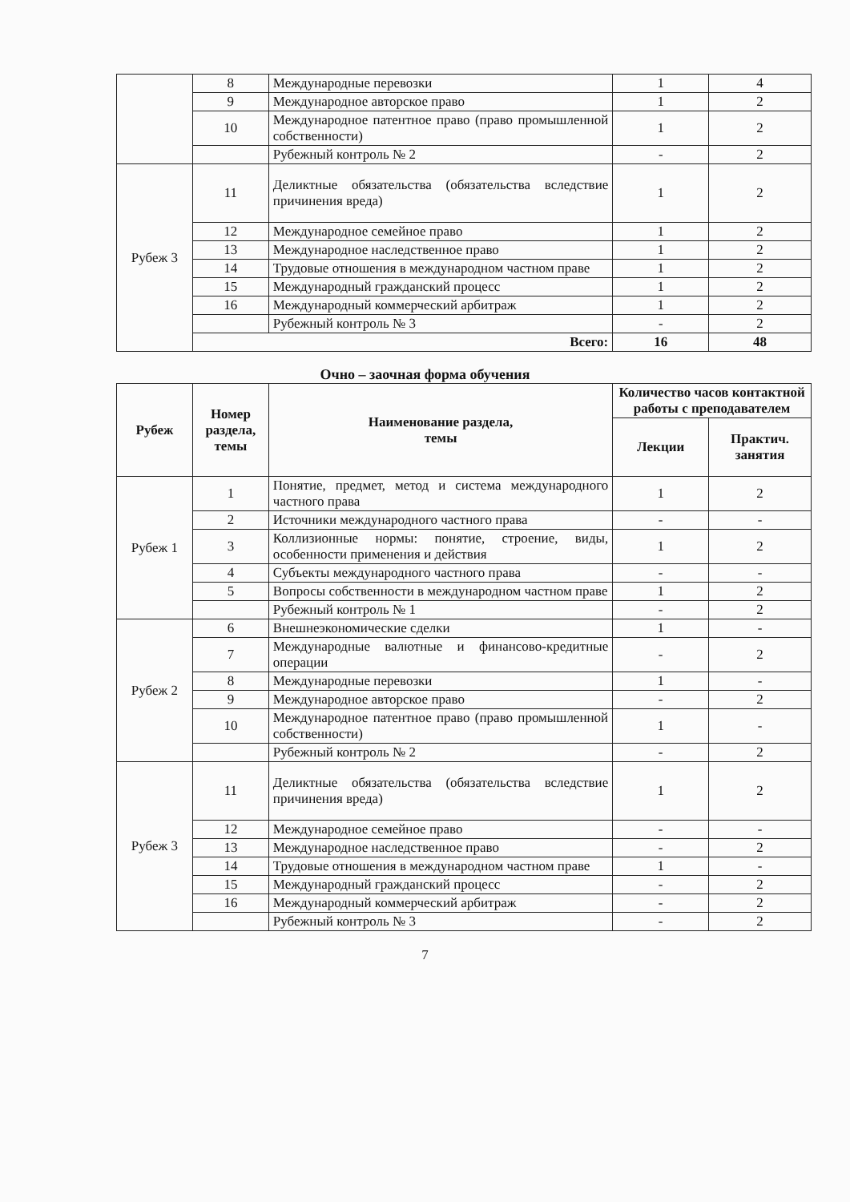| | 8 | Международные перевозки | 1 | 4 |
| | 9 | Международное авторское право | 1 | 2 |
| | 10 | Международное патентное право (право промышленной собственности) | 1 | 2 |
| | | Рубежный контроль № 2 | - | 2 |
| Рубеж 3 | 11 | Деликтные обязательства (обязательства вследствие причинения вреда) | 1 | 2 |
| | 12 | Международное семейное право | 1 | 2 |
| | 13 | Международное наследственное право | 1 | 2 |
| | 14 | Трудовые отношения в международном частном праве | 1 | 2 |
| | 15 | Международный гражданский процесс | 1 | 2 |
| | 16 | Международный коммерческий арбитраж | 1 | 2 |
| | | Рубежный контроль № 3 | - | 2 |
| | Всего: | | 16 | 48 |
Очно – заочная форма обучения
| Рубеж | Номер раздела, темы | Наименование раздела, темы | Количество часов контактной работы с преподавателем | |
| --- | --- | --- | --- | --- |
| | | | Лекции | Практич. занятия |
| Рубеж 1 | 1 | Понятие, предмет, метод и система международного частного права | 1 | 2 |
| | 2 | Источники международного частного права | - | - |
| | 3 | Коллизионные нормы: понятие, строение, виды, особенности применения и действия | 1 | 2 |
| | 4 | Субъекты международного частного права | - | - |
| | 5 | Вопросы собственности в международном частном праве | 1 | 2 |
| | | Рубежный контроль № 1 | - | 2 |
| Рубеж 2 | 6 | Внешнеэкономические сделки | 1 | - |
| | 7 | Международные валютные и финансово-кредитные операции | - | 2 |
| | 8 | Международные перевозки | 1 | - |
| | 9 | Международное авторское право | - | 2 |
| | 10 | Международное патентное право (право промышленной собственности) | 1 | - |
| | | Рубежный контроль № 2 | - | 2 |
| Рубеж 3 | 11 | Деликтные обязательства (обязательства вследствие причинения вреда) | 1 | 2 |
| | 12 | Международное семейное право | - | - |
| | 13 | Международное наследственное право | - | 2 |
| | 14 | Трудовые отношения в международном частном праве | 1 | - |
| | 15 | Международный гражданский процесс | - | 2 |
| | 16 | Международный коммерческий арбитраж | - | 2 |
| | | Рубежный контроль № 3 | - | 2 |
7